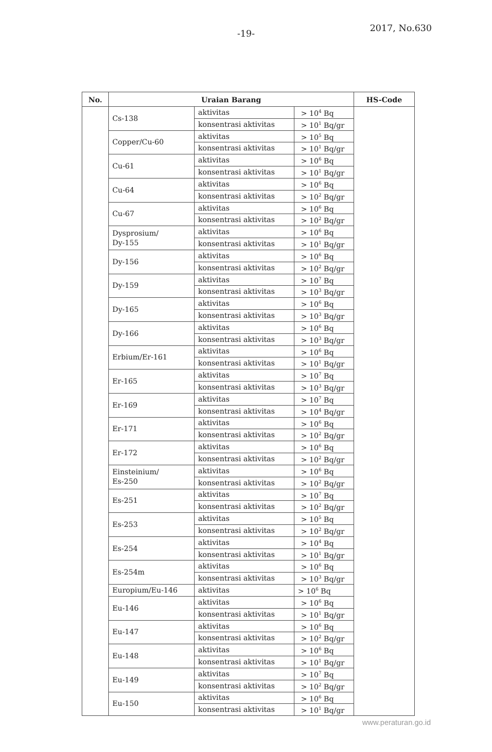-19-
2017, No.630
| No. | Uraian Barang | | | HS-Code |
| --- | --- | --- | --- | --- |
| | Cs-138 | aktivitas | > 10<sup>4</sup> Bq | |
| | | konsentrasi aktivitas | > 10<sup>1</sup> Bq/gr | |
| | Copper/Cu-60 | aktivitas | > 10<sup>5</sup> Bq | |
| | | konsentrasi aktivitas | > 10<sup>1</sup> Bq/gr | |
| | Cu-61 | aktivitas | > 10<sup>6</sup> Bq | |
| | | konsentrasi aktivitas | > 10<sup>1</sup> Bq/gr | |
| | Cu-64 | aktivitas | > 10<sup>6</sup> Bq | |
| | | konsentrasi aktivitas | > 10<sup>2</sup> Bq/gr | |
| | Cu-67 | aktivitas | > 10<sup>6</sup> Bq | |
| | | konsentrasi aktivitas | > 10<sup>2</sup> Bq/gr | |
| | Dysprosium/ Dy-155 | aktivitas | > 10<sup>6</sup> Bq | |
| | | konsentrasi aktivitas | > 10<sup>1</sup> Bq/gr | |
| | Dy-156 | aktivitas | > 10<sup>6</sup> Bq | |
| | | konsentrasi aktivitas | > 10<sup>2</sup> Bq/gr | |
| | Dy-159 | aktivitas | > 10<sup>7</sup> Bq | |
| | | konsentrasi aktivitas | > 10<sup>3</sup> Bq/gr | |
| | Dy-165 | aktivitas | > 10<sup>6</sup> Bq | |
| | | konsentrasi aktivitas | > 10<sup>3</sup> Bq/gr | |
| | Dy-166 | aktivitas | > 10<sup>6</sup> Bq | |
| | | konsentrasi aktivitas | > 10<sup>3</sup> Bq/gr | |
| | Erbium/Er-161 | aktivitas | > 10<sup>6</sup> Bq | |
| | | konsentrasi aktivitas | > 10<sup>1</sup> Bq/gr | |
| | Er-165 | aktivitas | > 10<sup>7</sup> Bq | |
| | | konsentrasi aktivitas | > 10<sup>3</sup> Bq/gr | |
| | Er-169 | aktivitas | > 10<sup>7</sup> Bq | |
| | | konsentrasi aktivitas | > 10<sup>4</sup> Bq/gr | |
| | Er-171 | aktivitas | > 10<sup>6</sup> Bq | |
| | | konsentrasi aktivitas | > 10<sup>2</sup> Bq/gr | |
| | Er-172 | aktivitas | > 10<sup>6</sup> Bq | |
| | | konsentrasi aktivitas | > 10<sup>2</sup> Bq/gr | |
| | Einsteinium/ Es-250 | aktivitas | > 10<sup>6</sup> Bq | |
| | | konsentrasi aktivitas | > 10<sup>2</sup> Bq/gr | |
| | Es-251 | aktivitas | > 10<sup>7</sup> Bq | |
| | | konsentrasi aktivitas | > 10<sup>2</sup> Bq/gr | |
| | Es-253 | aktivitas | > 10<sup>5</sup> Bq | |
| | | konsentrasi aktivitas | > 10<sup>2</sup> Bq/gr | |
| | Es-254 | aktivitas | > 10<sup>4</sup> Bq | |
| | | konsentrasi aktivitas | > 10<sup>1</sup> Bq/gr | |
| | Es-254m | aktivitas | > 10<sup>6</sup> Bq | |
| | | konsentrasi aktivitas | > 10<sup>3</sup> Bq/gr | |
| | Europium/Eu-146 | aktivitas | > 10<sup>6</sup> Bq | |
| | Eu-146 | aktivitas | > 10<sup>6</sup> Bq | |
| | | konsentrasi aktivitas | > 10<sup>1</sup> Bq/gr | |
| | Eu-147 | aktivitas | > 10<sup>6</sup> Bq | |
| | | konsentrasi aktivitas | > 10<sup>2</sup> Bq/gr | |
| | Eu-148 | aktivitas | > 10<sup>6</sup> Bq | |
| | | konsentrasi aktivitas | > 10<sup>1</sup> Bq/gr | |
| | Eu-149 | aktivitas | > 10<sup>7</sup> Bq | |
| | | konsentrasi aktivitas | > 10<sup>2</sup> Bq/gr | |
| | Eu-150 | aktivitas | > 10<sup>6</sup> Bq | |
| | | konsentrasi aktivitas | > 10<sup>1</sup> Bq/gr | |
www.peraturan.go.id